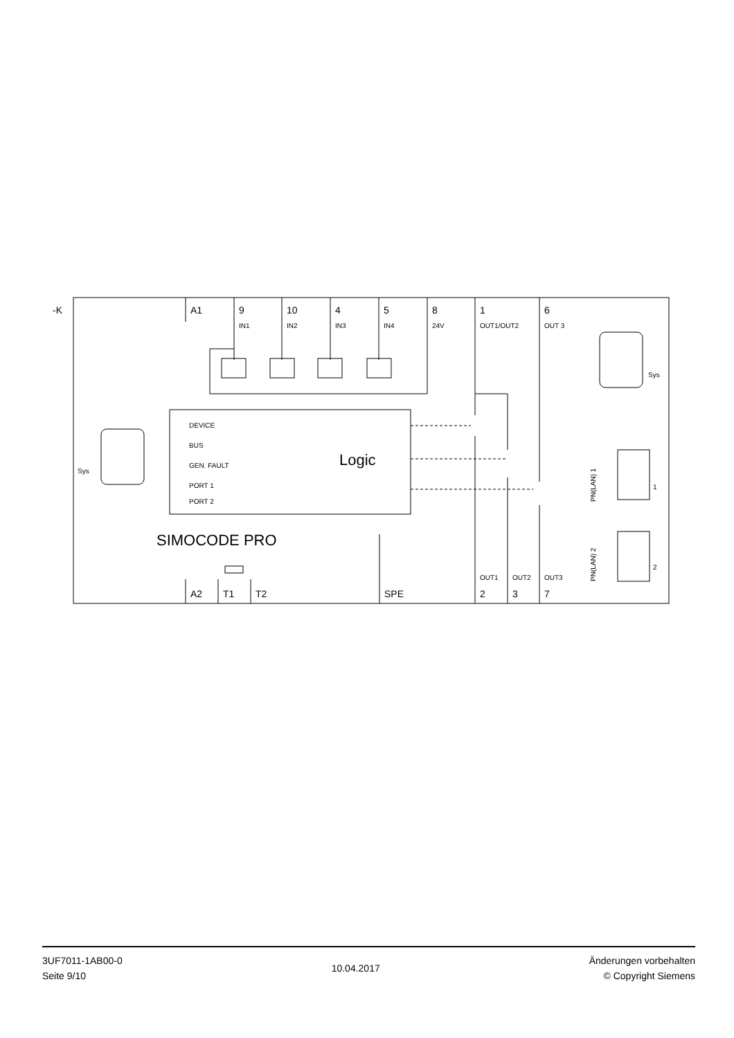-K
A1
9
10
4
5
8
1
6
A2
T1
T2
SPE
2
3
7
IN1
IN2
IN3
IN4
24V
OUT1/OUT2
OUT 3
DEVICE
BUS
GEN. FAULT
PORT 1
PORT 2
Sys
Sys
1
2
OUT1
OUT2
OUT3
PN(LAN) 1
PN(LAN) 2
Logic
SIMOCODE PRO
3UF7011-1AB00-0
Seite 9/10
10.04.2017
Änderungen vorbehalten
© Copyright Siemens